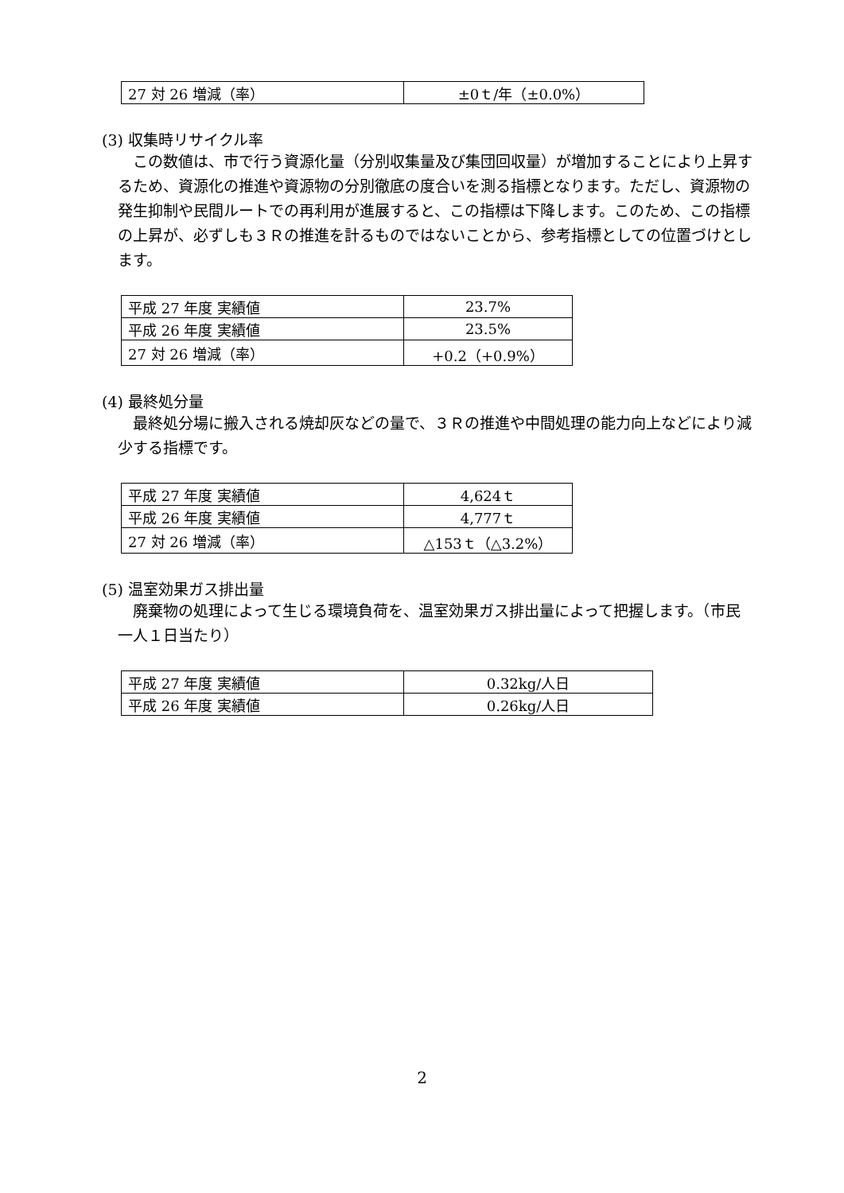| 27 対 26 増減（率） | ±0ｔ/年（±0.0%） |
(3) 収集時リサイクル率
この数値は、市で行う資源化量（分別収集量及び集団回収量）が増加することにより上昇するため、資源化の推進や資源物の分別徹底の度合いを測る指標となります。ただし、資源物の発生抑制や民間ルートでの再利用が進展すると、この指標は下降します。このため、この指標の上昇が、必ずしも３Ｒの推進を計るものではないことから、参考指標としての位置づけとします。
| 平成 27 年度 実績値 | 23.7% |
| 平成 26 年度 実績値 | 23.5% |
| 27 対 26 増減（率） | +0.2（+0.9%） |
(4) 最終処分量
最終処分場に搬入される焼却灰などの量で、３Ｒの推進や中間処理の能力向上などにより減少する指標です。
| 平成 27 年度 実績値 | 4,624ｔ |
| 平成 26 年度 実績値 | 4,777ｔ |
| 27 対 26 増減（率） | △153ｔ（△3.2%） |
(5) 温室効果ガス排出量
廃棄物の処理によって生じる環境負荷を、温室効果ガス排出量によって把握します。（市民一人１日当たり）
| 平成 27 年度 実績値 | 0.32kg/人日 |
| 平成 26 年度 実績値 | 0.26kg/人日 |
2